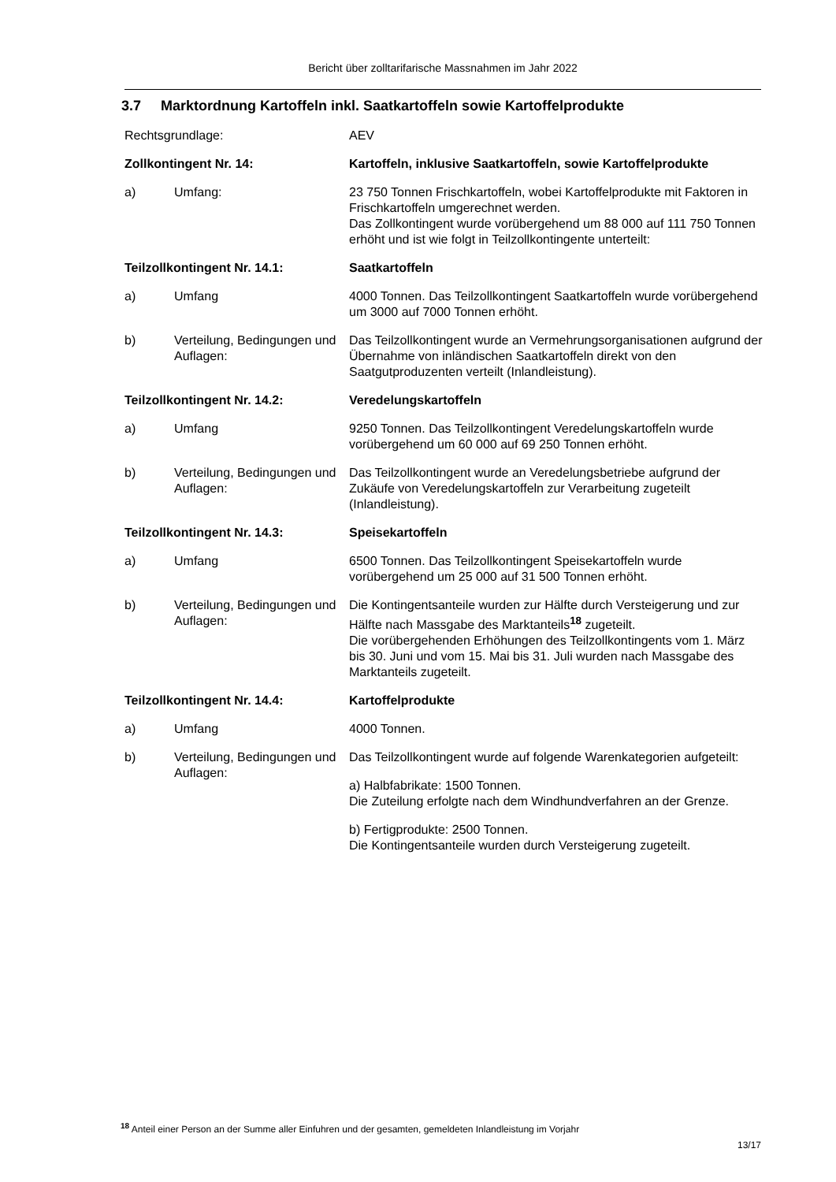Bericht über zolltarifarische Massnahmen im Jahr 2022
3.7 Marktordnung Kartoffeln inkl. Saatkartoffeln sowie Kartoffelprodukte
Rechtsgrundlage: AEV
Zollkontingent Nr. 14: Kartoffeln, inklusive Saatkartoffeln, sowie Kartoffelprodukte
a) Umfang: 23 750 Tonnen Frischkartoffeln, wobei Kartoffelprodukte mit Faktoren in Frischkartoffeln umgerechnet werden.
Das Zollkontingent wurde vorübergehend um 88 000 auf 111 750 Tonnen erhöht und ist wie folgt in Teilzollkontingente unterteilt:
Teilzollkontingent Nr. 14.1: Saatkartoffeln
a) Umfang 4000 Tonnen. Das Teilzollkontingent Saatkartoffeln wurde vorübergehend um 3000 auf 7000 Tonnen erhöht.
b) Verteilung, Bedingungen und Auflagen:
Das Teilzollkontingent wurde an Vermehrungsorganisationen aufgrund der Übernahme von inländischen Saatkartoffeln direkt von den Saatgutproduzenten verteilt (Inlandleistung).
Teilzollkontingent Nr. 14.2: Veredelungskartoffeln
a) Umfang 9250 Tonnen. Das Teilzollkontingent Veredelungskartoffeln wurde vorübergehend um 60 000 auf 69 250 Tonnen erhöht.
b) Verteilung, Bedingungen und Auflagen:
Das Teilzollkontingent wurde an Veredelungsbetriebe aufgrund der Zukäufe von Veredelungskartoffeln zur Verarbeitung zugeteilt (Inlandleistung).
Teilzollkontingent Nr. 14.3: Speisekartoffeln
a) Umfang 6500 Tonnen. Das Teilzollkontingent Speisekartoffeln wurde vorübergehend um 25 000 auf 31 500 Tonnen erhöht.
b) Verteilung, Bedingungen und Auflagen:
Die Kontingentsanteile wurden zur Hälfte durch Versteigerung und zur Hälfte nach Massgabe des Marktanteils<sup>18</sup> zugeteilt.
Die vorübergehenden Erhöhungen des Teilzollkontingents vom 1. März bis 30. Juni und vom 15. Mai bis 31. Juli wurden nach Massgabe des Marktanteils zugeteilt.
Teilzollkontingent Nr. 14.4: Kartoffelprodukte
a) Umfang 4000 Tonnen.
b) Verteilung, Bedingungen und Auflagen:
Das Teilzollkontingent wurde auf folgende Warenkategorien aufgeteilt:
a) Halbfabrikate: 1500 Tonnen.
Die Zuteilung erfolgte nach dem Windhundverfahren an der Grenze.
b) Fertigprodukte: 2500 Tonnen.
Die Kontingentsanteile wurden durch Versteigerung zugeteilt.
<sup>18</sup> Anteil einer Person an der Summe aller Einfuhren und der gesamten, gemeldeten Inlandleistung im Vorjahr
13/17